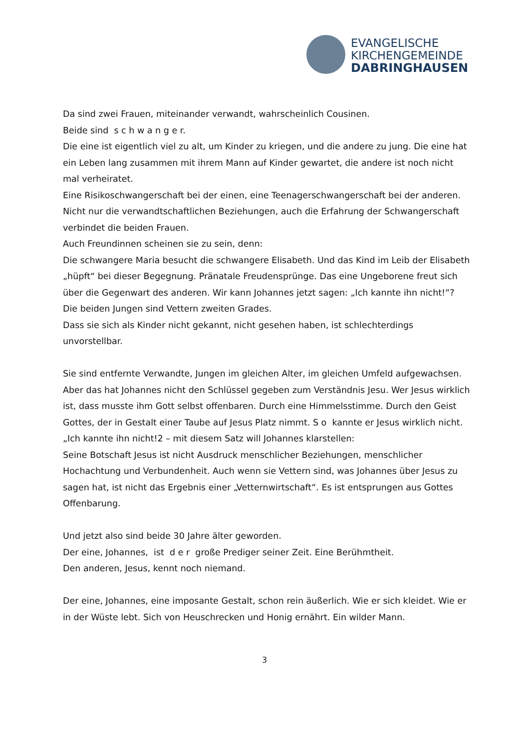EVANGELISCHE
KIRCHENGEMEINDE
DABRINGHAUSEN
Da sind zwei Frauen, miteinander verwandt, wahrscheinlich Cousinen.
Beide sind s c h w a n g e r.
Die eine ist eigentlich viel zu alt, um Kinder zu kriegen, und die andere zu jung. Die eine hat ein Leben lang zusammen mit ihrem Mann auf Kinder gewartet, die andere ist noch nicht mal verheiratet.
Eine Risikoschwangerschaft bei der einen, eine Teenagerschwangerschaft bei der anderen.
Nicht nur die verwandtschaftlichen Beziehungen, auch die Erfahrung der Schwangerschaft verbindet die beiden Frauen.
Auch Freundinnen scheinen sie zu sein, denn:
Die schwangere Maria besucht die schwangere Elisabeth. Und das Kind im Leib der Elisabeth „hüpft“ bei dieser Begegnung. Pränatale Freudensprünge. Das eine Ungeborene freut sich über die Gegenwart des anderen. Wir kann Johannes jetzt sagen: „Ich kannte ihn nicht!“?
Die beiden Jungen sind Vettern zweiten Grades.
Dass sie sich als Kinder nicht gekannt, nicht gesehen haben, ist schlechterdings unvorstellbar.
Sie sind entfernte Verwandte, Jungen im gleichen Alter, im gleichen Umfeld aufgewachsen. Aber das hat Johannes nicht den Schlüssel gegeben zum Verständnis Jesu. Wer Jesus wirklich ist, dass musste ihm Gott selbst offenbaren. Durch eine Himmelsstimme. Durch den Geist Gottes, der in Gestalt einer Taube auf Jesus Platz nimmt. S o kannte er Jesus wirklich nicht.
„Ich kannte ihn nicht!2 – mit diesem Satz will Johannes klarstellen:
Seine Botschaft Jesus ist nicht Ausdruck menschlicher Beziehungen, menschlicher Hochachtung und Verbundenheit. Auch wenn sie Vettern sind, was Johannes über Jesus zu sagen hat, ist nicht das Ergebnis einer „Vetternwirtschaft“. Es ist entsprungen aus Gottes Offenbarung.
Und jetzt also sind beide 30 Jahre älter geworden.
Der eine, Johannes, ist d e r große Prediger seiner Zeit. Eine Berühmtheit.
Den anderen, Jesus, kennt noch niemand.
Der eine, Johannes, eine imposante Gestalt, schon rein äußerlich. Wie er sich kleidet. Wie er in der Wüste lebt. Sich von Heuschrecken und Honig ernährt. Ein wilder Mann.
3